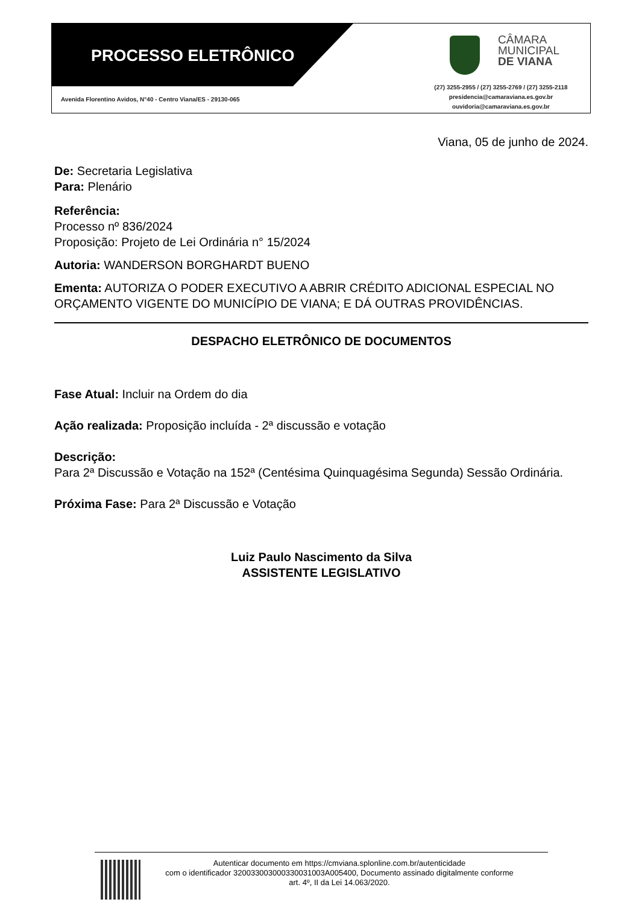PROCESSO ELETRÔNICO
Avenida Florentino Avidos, N°40 - Centro Viana/ES - 29130-065
CÂMARA
MUNICIPAL
DE VIANA
(27) 3255-2955 / (27) 3255-2769 / (27) 3255-2118
presidencia@camaraviana.es.gov.br
ouvidoria@camaraviana.es.gov.br
Viana, 05 de junho de 2024.
De: Secretaria Legislativa
Para: Plenário
Referência:
Processo nº 836/2024
Proposição: Projeto de Lei Ordinária n° 15/2024
Autoria: WANDERSON BORGHARDT BUENO
Ementa: AUTORIZA O PODER EXECUTIVO A ABRIR CRÉDITO ADICIONAL ESPECIAL NO ORÇAMENTO VIGENTE DO MUNICÍPIO DE VIANA; E DÁ OUTRAS PROVIDÊNCIAS.
DESPACHO ELETRÔNICO DE DOCUMENTOS
Fase Atual: Incluir na Ordem do dia
Ação realizada: Proposição incluída - 2ª discussão e votação
Descrição:
Para 2ª Discussão e Votação na 152ª (Centésima Quinquagésima Segunda) Sessão Ordinária.
Próxima Fase: Para 2ª Discussão e Votação
Luiz Paulo Nascimento da Silva
ASSISTENTE LEGISLATIVO
Autenticar documento em https://cmviana.splonline.com.br/autenticidade
com o identificador 320033003000330031003A005400, Documento assinado digitalmente conforme
art. 4º, II da Lei 14.063/2020.